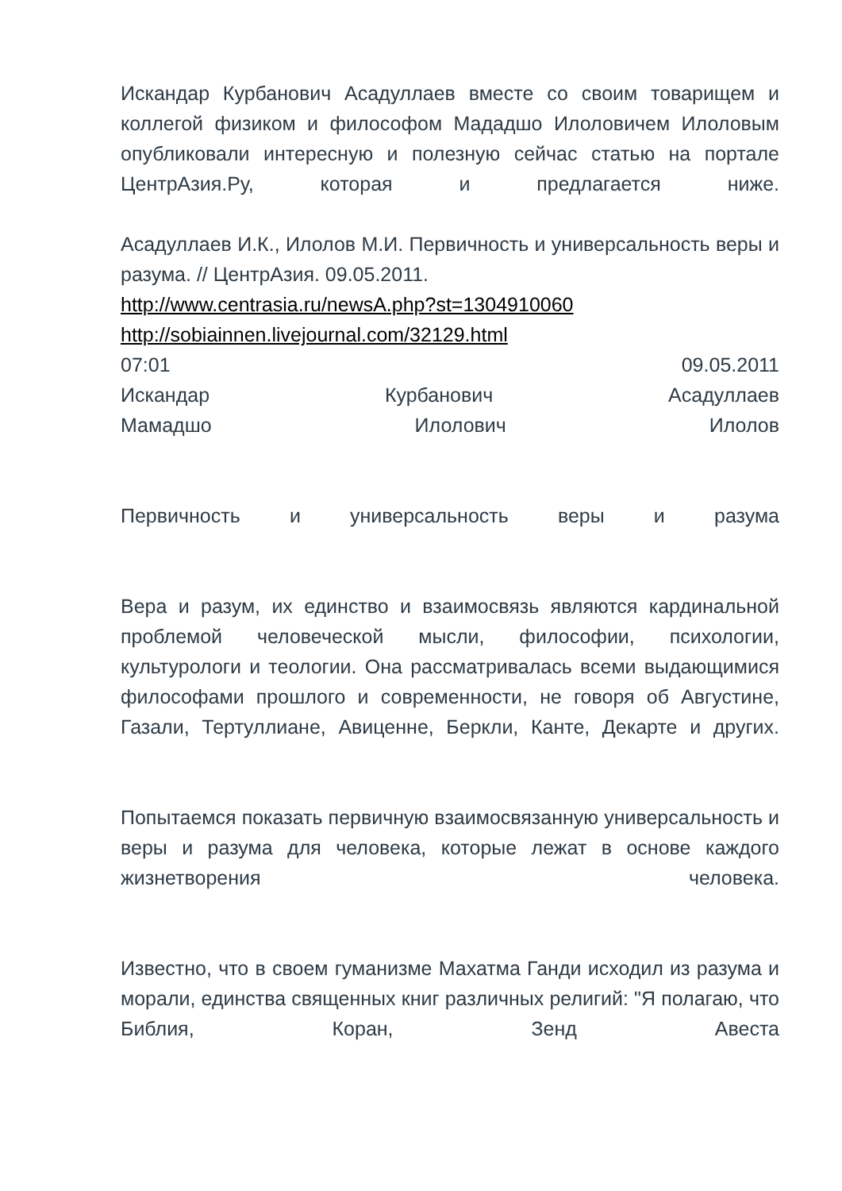Искандар Курбанович Асадуллаев вместе со своим товарищем и коллегой физиком и философом Мададшо Илоловичем Илоловым опубликовали интересную и полезную сейчас статью на портале ЦентрАзия.Ру, которая и предлагается ниже.
Асадуллаев И.К., Илолов М.И. Первичность и универсальность веры и разума. // ЦентрАзия. 09.05.2011.
http://www.centrasia.ru/newsA.php?st=1304910060
http://sobiainnen.livejournal.com/32129.html
07:01 09.05.2011
Искандар Курбанович Асадуллаев
Мамадшо Илолович Илолов
Первичность и универсальность веры и разума
Вера и разум, их единство и взаимосвязь являются кардинальной проблемой человеческой мысли, философии, психологии, культурологи и теологии. Она рассматривалась всеми выдающимися философами прошлого и современности, не говоря об Августине, Газали, Тертуллиане, Авиценне, Беркли, Канте, Декарте и других.
Попытаемся показать первичную взаимосвязанную универсальность и веры и разума для человека, которые лежат в основе каждого жизнетворения человека.
Известно, что в своем гуманизме Махатма Ганди исходил из разума и морали, единства священных книг различных религий: "Я полагаю, что Библия, Коран, Зенд Авеста